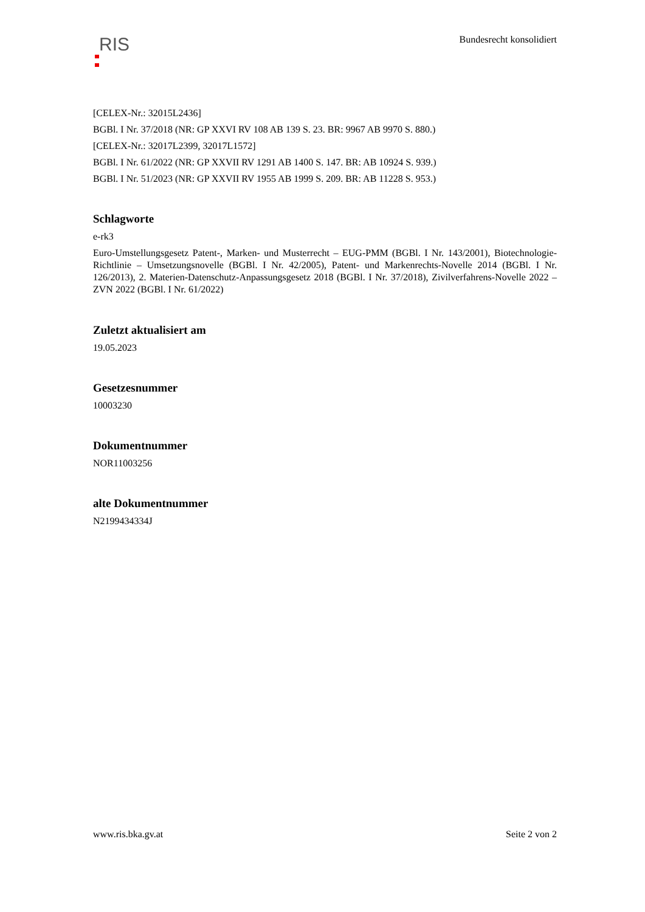RIS
Bundesrecht konsolidiert
[CELEX-Nr.: 32015L2436]
BGBl. I Nr. 37/2018 (NR: GP XXVI RV 108 AB 139 S. 23. BR: 9967 AB 9970 S. 880.)
[CELEX-Nr.: 32017L2399, 32017L1572]
BGBl. I Nr. 61/2022 (NR: GP XXVII RV 1291 AB 1400 S. 147. BR: AB 10924 S. 939.)
BGBl. I Nr. 51/2023 (NR: GP XXVII RV 1955 AB 1999 S. 209. BR: AB 11228 S. 953.)
Schlagworte
e-rk3
Euro-Umstellungsgesetz Patent-, Marken- und Musterrecht – EUG-PMM (BGBl. I Nr. 143/2001), Biotechnologie-Richtlinie – Umsetzungsnovelle (BGBl. I Nr. 42/2005), Patent- und Markenrechts-Novelle 2014 (BGBl. I Nr. 126/2013), 2. Materien-Datenschutz-Anpassungsgesetz 2018 (BGBl. I Nr. 37/2018), Zivilverfahrens-Novelle 2022 – ZVN 2022 (BGBl. I Nr. 61/2022)
Zuletzt aktualisiert am
19.05.2023
Gesetzesnummer
10003230
Dokumentnummer
NOR11003256
alte Dokumentnummer
N2199434334J
www.ris.bka.gv.at Seite 2 von 2